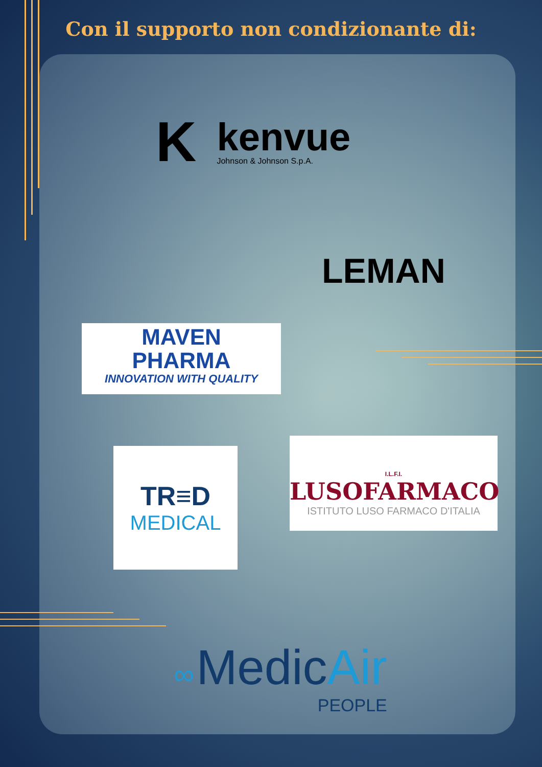Con il supporto non condizionante di:
K
kenvue
Johnson & Johnson S.p.A.
LEMAN
MAVEN
PHARMA
INNOVATION WITH QUALITY
TR≡D
MEDICAL
I.L.F.I.
LUSOFARMACO
ISTITUTO LUSO FARMACO D'ITALIA
∞ Medic Air
PEOPLE